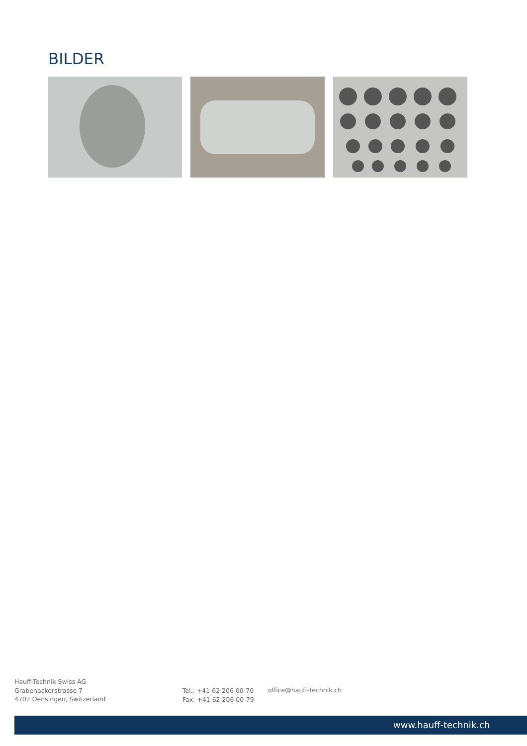BILDER
Hauff-Technik Swiss AG
Grabenackerstrasse 7
4702 Oensingen, Switzerland
Tel.: +41 62 206 00-70
Fax: +41 62 206 00-79
office@hauff-technik.ch
www.hauff-technik.ch